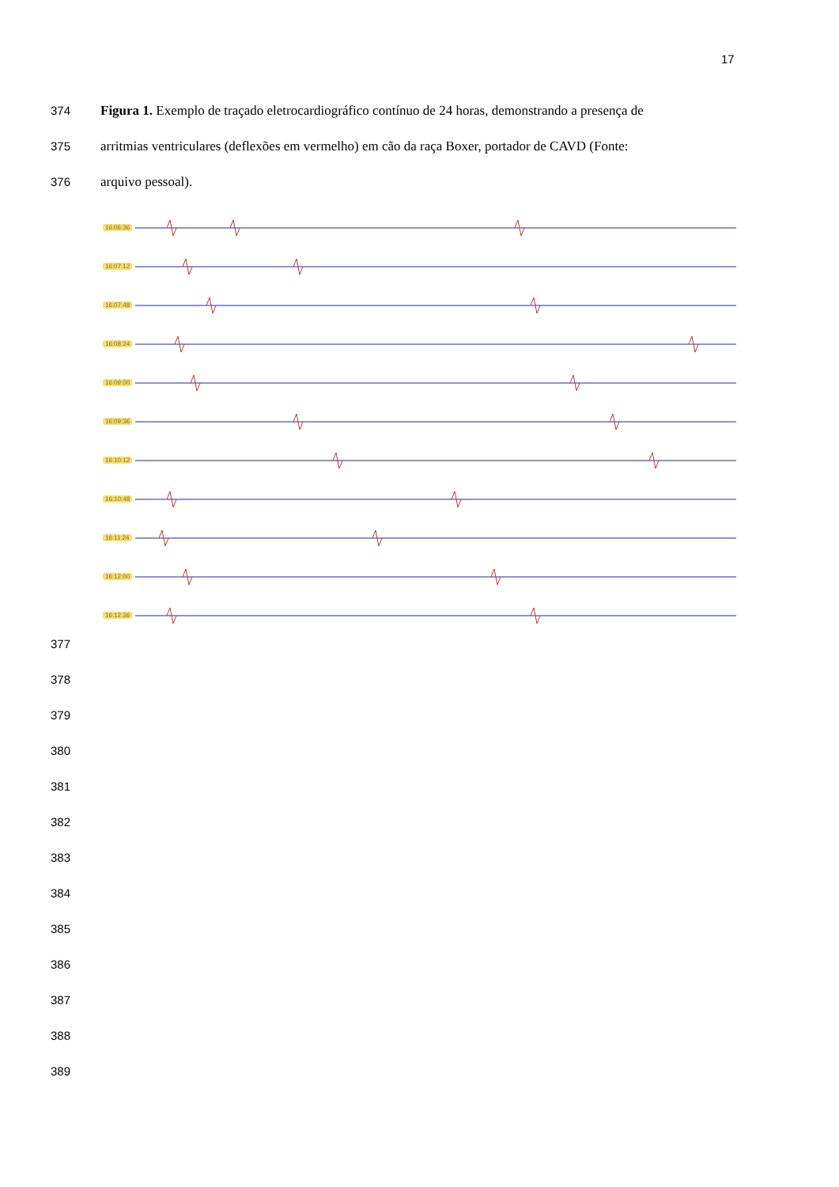17
374 Figura 1. Exemplo de traçado eletrocardiográfico contínuo de 24 horas, demonstrando a presença de
375 arritmias ventriculares (deflexões em vermelho) em cão da raça Boxer, portador de CAVD (Fonte:
376 arquivo pessoal).
16:06:36
16:07:12
16:07:48
16:08:24
16:09:00
16:09:36
16:10:12
16:10:48
16:11:24
16:12:00
16:12:36
377
378
379
380
381
382
383
384
385
386
387
388
389